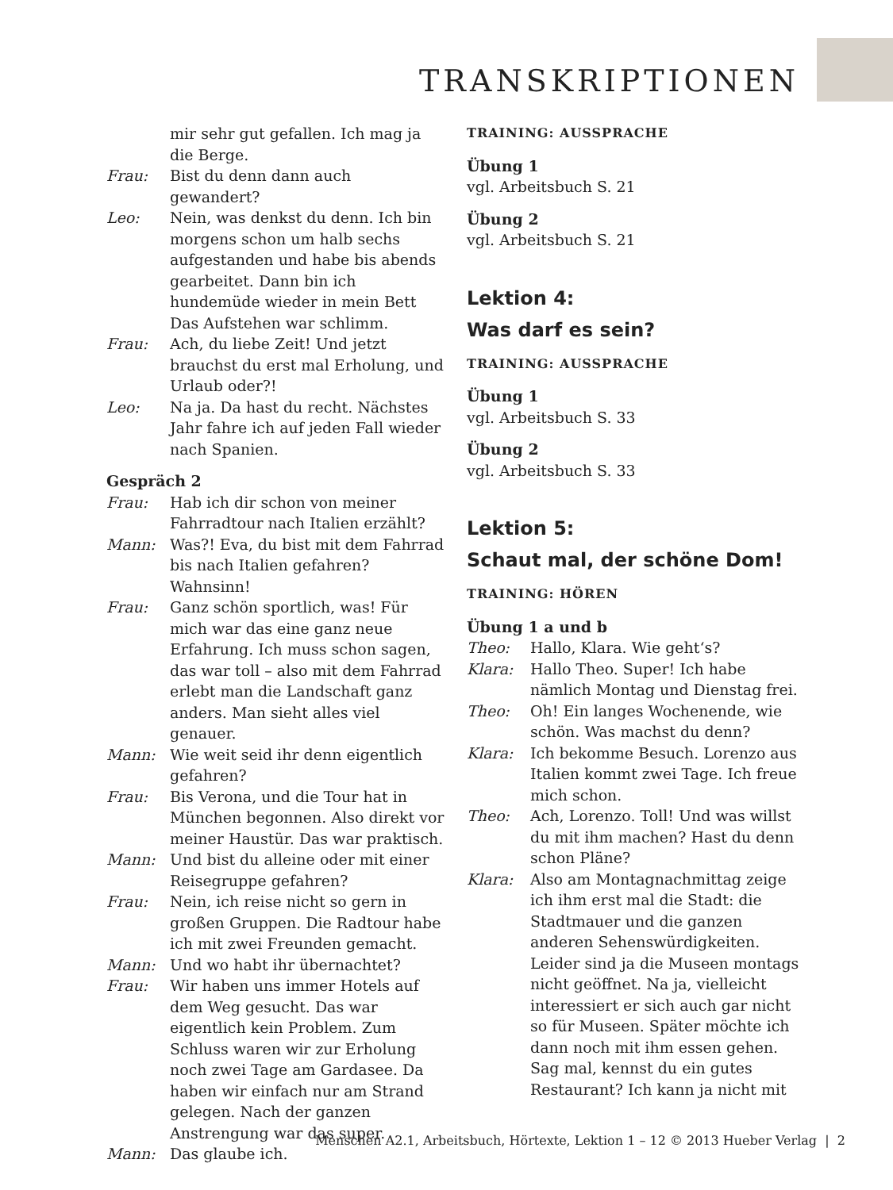TRANSKRIPTIONEN
mir sehr gut gefallen. Ich mag ja die Berge.
Frau: Bist du denn dann auch gewandert?
Leo: Nein, was denkst du denn. Ich bin morgens schon um halb sechs aufgestanden und habe bis abends gearbeitet. Dann bin ich hundemüde wieder in mein Bett Das Aufstehen war schlimm.
Frau: Ach, du liebe Zeit! Und jetzt brauchst du erst mal Erholung, und Urlaub oder?!
Leo: Na ja. Da hast du recht. Nächstes Jahr fahre ich auf jeden Fall wieder nach Spanien.
Gespräch 2
Frau: Hab ich dir schon von meiner Fahrradtour nach Italien erzählt?
Mann: Was?! Eva, du bist mit dem Fahrrad bis nach Italien gefahren? Wahnsinn!
Frau: Ganz schön sportlich, was! Für mich war das eine ganz neue Erfahrung. Ich muss schon sagen, das war toll – also mit dem Fahrrad erlebt man die Landschaft ganz anders. Man sieht alles viel genauer.
Mann: Wie weit seid ihr denn eigentlich gefahren?
Frau: Bis Verona, und die Tour hat in München begonnen. Also direkt vor meiner Haustür. Das war praktisch.
Mann: Und bist du alleine oder mit einer Reisegruppe gefahren?
Frau: Nein, ich reise nicht so gern in großen Gruppen. Die Radtour habe ich mit zwei Freunden gemacht.
Mann: Und wo habt ihr übernachtet?
Frau: Wir haben uns immer Hotels auf dem Weg gesucht. Das war eigentlich kein Problem. Zum Schluss waren wir zur Erholung noch zwei Tage am Gardasee. Da haben wir einfach nur am Strand gelegen. Nach der ganzen Anstrengung war das super.
Mann: Das glaube ich.
TRAINING: AUSSPRACHE
Übung 1
vgl. Arbeitsbuch S. 21
Übung 2
vgl. Arbeitsbuch S. 21
Lektion 4:
Was darf es sein?
TRAINING: AUSSPRACHE
Übung 1
vgl. Arbeitsbuch S. 33
Übung 2
vgl. Arbeitsbuch S. 33
Lektion 5:
Schaut mal, der schöne Dom!
TRAINING: HÖREN
Übung 1 a und b
Theo: Hallo, Klara. Wie geht‘s?
Klara: Hallo Theo. Super! Ich habe nämlich Montag und Dienstag frei.
Theo: Oh! Ein langes Wochenende, wie schön. Was machst du denn?
Klara: Ich bekomme Besuch. Lorenzo aus Italien kommt zwei Tage. Ich freue mich schon.
Theo: Ach, Lorenzo. Toll! Und was willst du mit ihm machen? Hast du denn schon Pläne?
Klara: Also am Montagnachmittag zeige ich ihm erst mal die Stadt: die Stadtmauer und die ganzen anderen Sehenswürdigkeiten. Leider sind ja die Museen montags nicht geöffnet. Na ja, vielleicht interessiert er sich auch gar nicht so für Museen. Später möchte ich dann noch mit ihm essen gehen. Sag mal, kennst du ein gutes Restaurant? Ich kann ja nicht mit
Menschen A2.1, Arbeitsbuch, Hörtexte, Lektion 1 – 12 © 2013 Hueber Verlag | 2